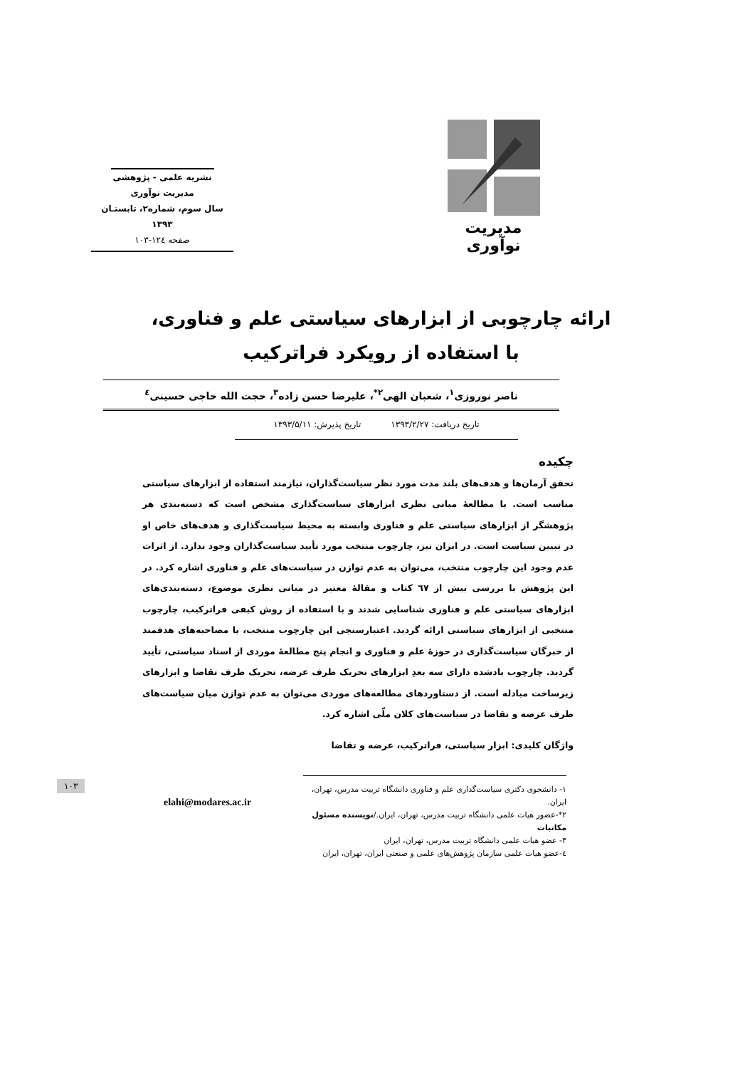مدیریت نوآوری
نشریه علمی - پژوهشی
مدیریت نوآوری
سال سوم، شماره۲، تابستـان ۱۳۹۳
صفحه ۱۲٤-۱۰۳
ارائه چارچوبی از ابزارهای سیاستی علم و فناوری، با استفاده از رویکرد فراترکیب
ناصر نوروزی<sup>۱</sup>، شعبان الهی<sup>۲*</sup>، علیرضا حسن زاده<sup>۳</sup>، حجت الله حاجی حسینی<sup>٤</sup>
تاریخ دریافت: ۱۳۹۳/۲/۲۷ تاریخ پذیرش: ۱۳۹۳/۵/۱۱
چکیده
تحقق آرمان‌ها و هدف‌های بلند مدت مورد نظر سیاست‌گذاران، نیازمند استفاده از ابزارهای سیاستی مناسب است. با مطالعۀ مبانی نظری ابزارهای سیاست‌گذاری مشخص است که دسته‌بندی هر پژوهشگر از ابزارهای سیاستی علم و فناوری وابسته به محیط سیاست‌گذاری و هدف‌های خاص او در تبیین سیاست است. در ایران نیز، چارچوب منتخب مورد تأیید سیاست‌گذاران وجود ندارد. از اثرات عدم وجود این چارچوب منتخب، می‌توان به عدم توازن در سیاست‌های علم و فناوری اشاره کرد. در این پژوهش با بررسی بیش از ٦٧ کتاب و مقالۀ معتبر در مبانی نظری موضوع، دسته‌بندی‌های ابزارهای سیاستی علم و فناوری شناسایی شدند و با استفاده از روش کیفی فراترکیب، چارچوب منتخبی از ابزارهای سیاستی ارائه گردید. اعتبارسنجی این چارچوب منتخب، با مصاحبه‌های هدفمند از خبرگان سیاست‌گذاری در حوزۀ علم و فناوری و انجام پنج مطالعۀ موردی از اسناد سیاستی، تأیید گردید. چارچوب یادشده دارای سه بعدِ ابزارهای تحریک طرف عرضه، تحریک طرف تقاضا و ابزارهای زیرساخت مبادله است. از دستاوردهای مطالعه‌های موردی می‌توان به عدم توازن میان سیاست‌های طرف عرضه و تقاضا در سیاست‌های کلان ملّی اشاره کرد.
واژگان کلیدی: ابزار سیاستی، فراترکیب، عرضه و تقاضا
۱۰۳
۱- دانشجوی دکتری سیاست‌گذاری علم و فناوری دانشگاه تربیت مدرس، تهران، ایران.
۲*-عضور هیات علمی دانشگاه تربیت مدرس، تهران، ایران./نویسنده مسئول مکاتبات
۳- عضو هیات علمی دانشگاه تربیت مدرس، تهران، ایران
٤-عضو هیات علمی سازمان پژوهش‌های علمی و صنعتی ایران، تهران، ایران
elahi@modares.ac.ir